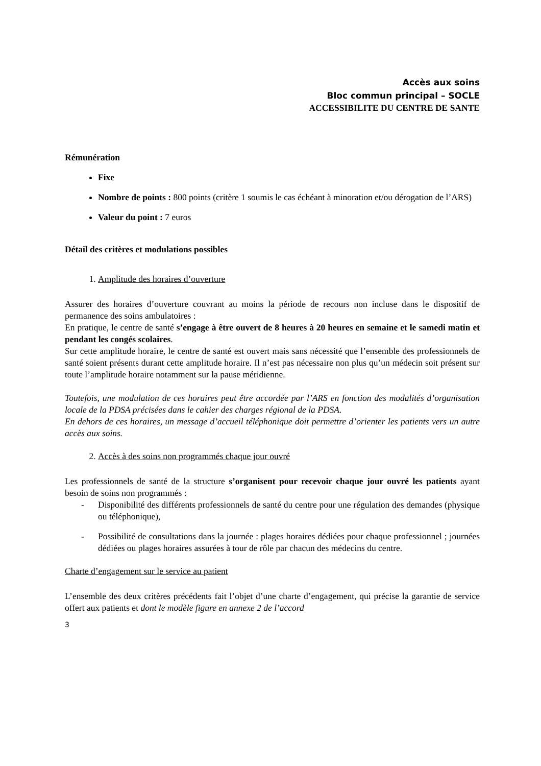Accès aux soins
Bloc commun principal – SOCLE
ACCESSIBILITE DU CENTRE DE SANTE
Rémunération
Fixe
Nombre de points : 800 points (critère 1 soumis le cas échéant à minoration et/ou dérogation de l’ARS)
Valeur du point : 7 euros
Détail des critères et modulations possibles
1. Amplitude des horaires d’ouverture
Assurer des horaires d’ouverture couvrant au moins la période de recours non incluse dans le dispositif de permanence des soins ambulatoires :
En pratique, le centre de santé s’engage à être ouvert de 8 heures à 20 heures en semaine et le samedi matin et pendant les congés scolaires.
Sur cette amplitude horaire, le centre de santé est ouvert mais sans nécessité que l’ensemble des professionnels de santé soient présents durant cette amplitude horaire. Il n’est pas nécessaire non plus qu’un médecin soit présent sur toute l’amplitude horaire notamment sur la pause méridienne.
Toutefois, une modulation de ces horaires peut être accordée par l’ARS en fonction des modalités d’organisation locale de la PDSA précisées dans le cahier des charges régional de la PDSA.
En dehors de ces horaires, un message d’accueil téléphonique doit permettre d’orienter les patients vers un autre accès aux soins.
2. Accès à des soins non programmés chaque jour ouvré
Les professionnels de santé de la structure s’organisent pour recevoir chaque jour ouvré les patients ayant besoin de soins non programmés :
- Disponibilité des différents professionnels de santé du centre pour une régulation des demandes (physique ou téléphonique),
- Possibilité de consultations dans la journée : plages horaires dédiées pour chaque professionnel ; journées dédiées ou plages horaires assurées à tour de rôle par chacun des médecins du centre.
Charte d’engagement sur le service au patient
L’ensemble des deux critères précédents fait l’objet d’une charte d’engagement, qui précise la garantie de service offert aux patients et dont le modèle figure en annexe 2 de l’accord
3